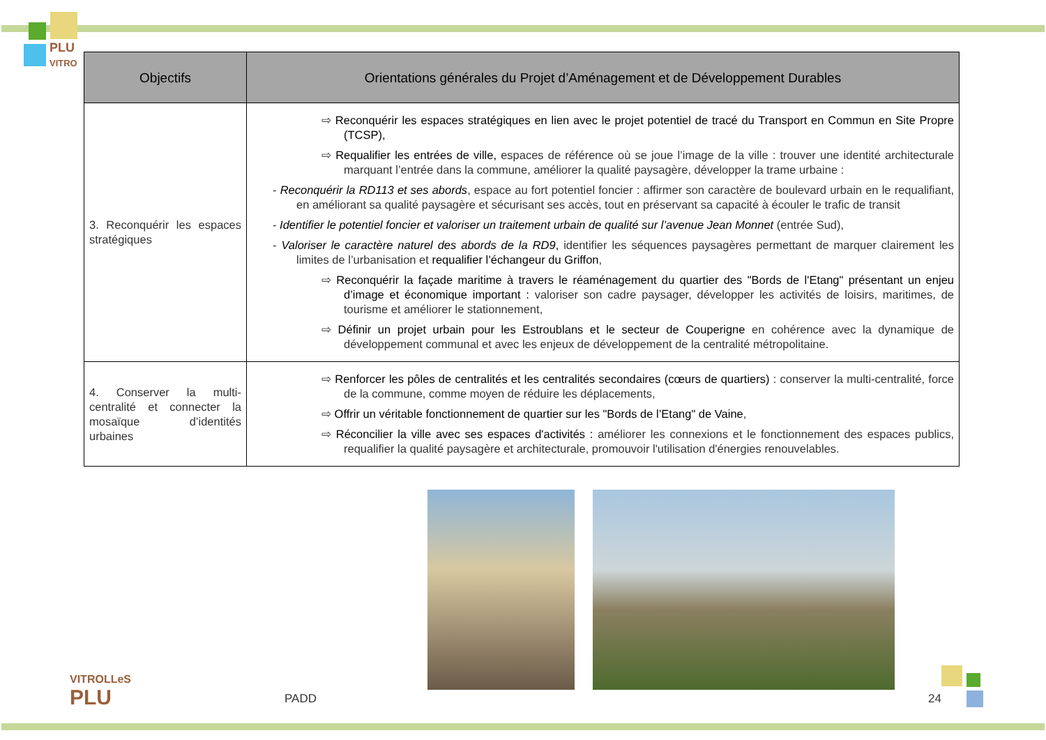PLU
VITRO
| Objectifs | Orientations générales du Projet d’Aménagement et de Développement Durables |
| --- | --- |
| 3. Reconquérir les espaces stratégiques | ⇨ Reconquérir les espaces stratégiques en lien avec le projet potentiel de tracé du Transport en Commun en Site Propre (TCSP), ⇨ Requalifier les entrées de ville, espaces de référence où se joue l’image de la ville : trouver une identité architecturale marquant l’entrée dans la commune, améliorer la qualité paysagère, développer la trame urbaine : - Reconquérir la RD113 et ses abords , espace au fort potentiel foncier : affirmer son caractère de boulevard urbain en le requalifiant, en améliorant sa qualité paysagère et sécurisant ses accès, tout en préservant sa capacité à écouler le trafic de transit - Identifier le potentiel foncier et valoriser un traitement urbain de qualité sur l’avenue Jean Monnet (entrée Sud), - Valoriser le caractère naturel des abords de la RD9 , identifier les séquences paysagères permettant de marquer clairement les limites de l’urbanisation et requalifier l’échangeur du Griffon , ⇨ Reconquérir la façade maritime à travers le réaménagement du quartier des "Bords de l'Etang" présentant un enjeu d’image et économique important : valoriser son cadre paysager, développer les activités de loisirs, maritimes, de tourisme et améliorer le stationnement, ⇨ Définir un projet urbain pour les Estroublans et le secteur de Couperigne en cohérence avec la dynamique de développement communal et avec les enjeux de développement de la centralité métropolitaine. |
| 4. Conserver la multi-centralité et connecter la mosaïque d’identités urbaines | ⇨ Renforcer les pôles de centralités et les centralités secondaires (cœurs de quartiers) : conserver la multi-centralité, force de la commune, comme moyen de réduire les déplacements, ⇨ Offrir un véritable fonctionnement de quartier sur les "Bords de l’Etang" de Vaine , ⇨ Réconcilier la ville avec ses espaces d'activités : améliorer les connexions et le fonctionnement des espaces publics, requalifier la qualité paysagère et architecturale, promouvoir l'utilisation d'énergies renouvelables. |
VITROLLeS
PLU
PADD 24